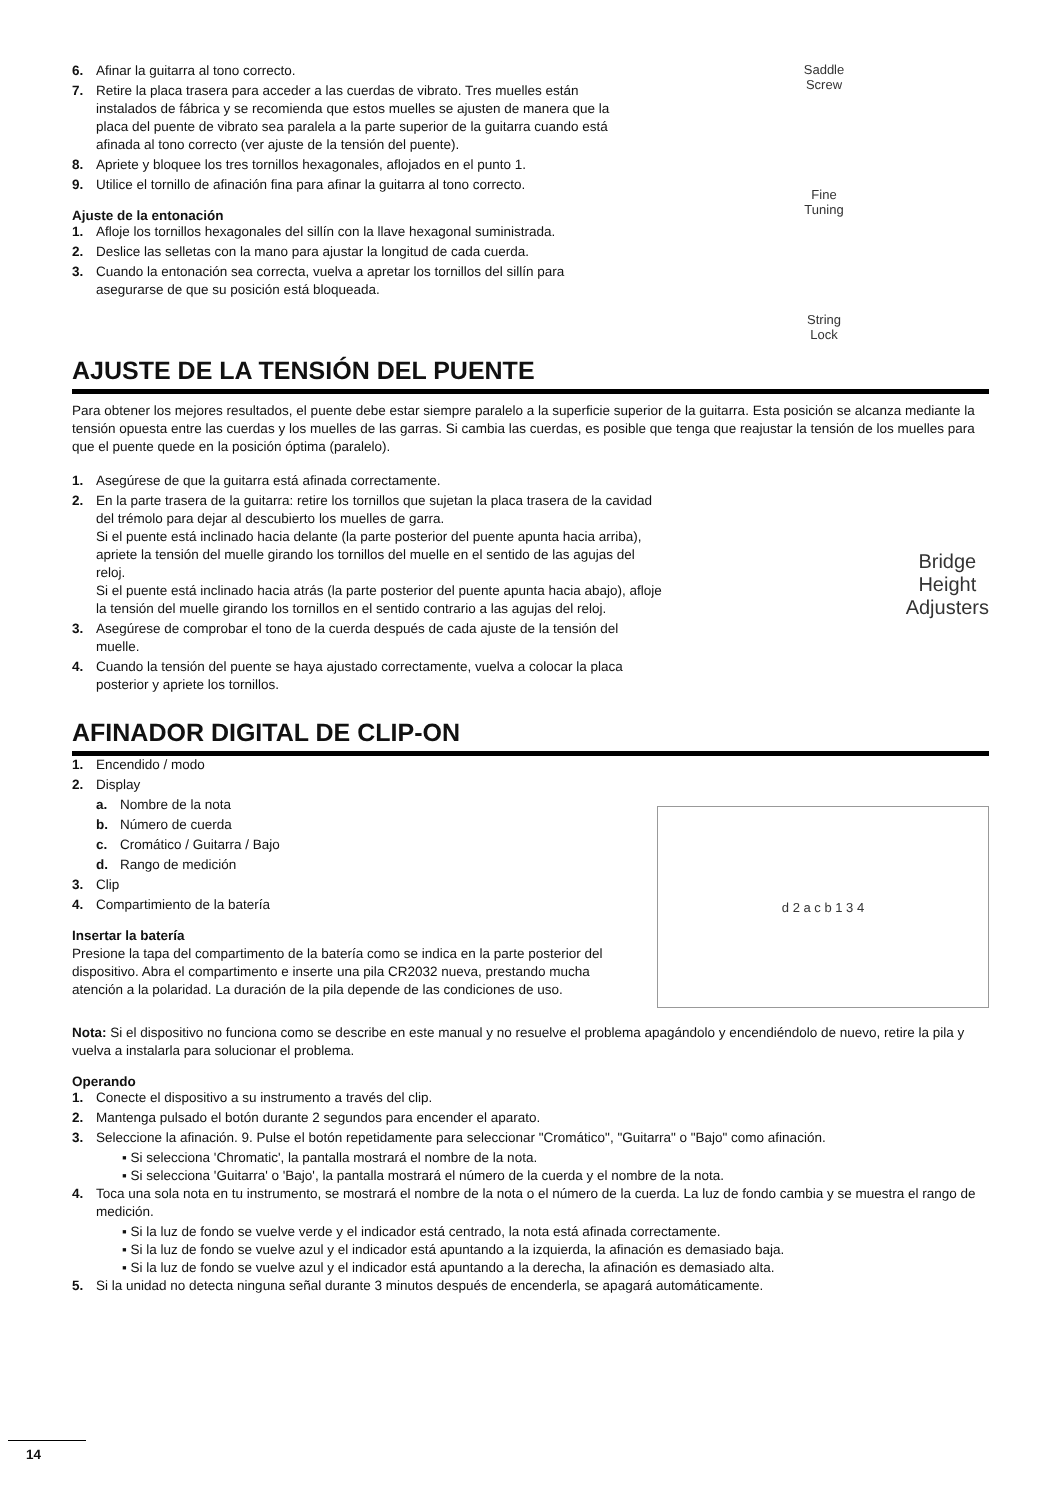6. Afinar la guitarra al tono correcto.
7. Retire la placa trasera para acceder a las cuerdas de vibrato. Tres muelles están instalados de fábrica y se recomienda que estos muelles se ajusten de manera que la placa del puente de vibrato sea paralela a la parte superior de la guitarra cuando está afinada al tono correcto (ver ajuste de la tensión del puente).
8. Apriete y bloquee los tres tornillos hexagonales, aflojados en el punto 1.
9. Utilice el tornillo de afinación fina para afinar la guitarra al tono correcto.
Ajuste de la entonación
1. Afloje los tornillos hexagonales del sillín con la llave hexagonal suministrada.
2. Deslice las selletas con la mano para ajustar la longitud de cada cuerda.
3. Cuando la entonación sea correcta, vuelva a apretar los tornillos del sillín para asegurarse de que su posición está bloqueada.
Saddle
Screw
Fine
Tuning
String
Lock
AJUSTE DE LA TENSIÓN DEL PUENTE
Para obtener los mejores resultados, el puente debe estar siempre paralelo a la superficie superior de la guitarra. Esta posición se alcanza mediante la tensión opuesta entre las cuerdas y los muelles de las garras. Si cambia las cuerdas, es posible que tenga que reajustar la tensión de los muelles para que el puente quede en la posición óptima (paralelo).
1. Asegúrese de que la guitarra está afinada correctamente.
2. En la parte trasera de la guitarra: retire los tornillos que sujetan la placa trasera de la cavidad del trémolo para dejar al descubierto los muelles de garra.
Si el puente está inclinado hacia delante (la parte posterior del puente apunta hacia arriba), apriete la tensión del muelle girando los tornillos del muelle en el sentido de las agujas del reloj.
Si el puente está inclinado hacia atrás (la parte posterior del puente apunta hacia abajo), afloje la tensión del muelle girando los tornillos en el sentido contrario a las agujas del reloj.
3. Asegúrese de comprobar el tono de la cuerda después de cada ajuste de la tensión del muelle.
4. Cuando la tensión del puente se haya ajustado correctamente, vuelva a colocar la placa posterior y apriete los tornillos.
Bridge
Height
Adjusters
AFINADOR DIGITAL DE CLIP-ON
1. Encendido / modo
2. Display
a. Nombre de la nota
b. Número de cuerda
c. Cromático / Guitarra / Bajo
d. Rango de medición
3. Clip
4. Compartimiento de la batería
Insertar la batería
Presione la tapa del compartimento de la batería como se indica en la parte posterior del dispositivo. Abra el compartimento e inserte una pila CR2032 nueva, prestando mucha atención a la polaridad. La duración de la pila depende de las condiciones de uso.
d 2 a c b 1 3 4
Nota: Si el dispositivo no funciona como se describe en este manual y no resuelve el problema apagándolo y encendiéndolo de nuevo, retire la pila y vuelva a instalarla para solucionar el problema.
Operando
1. Conecte el dispositivo a su instrumento a través del clip.
2. Mantenga pulsado el botón durante 2 segundos para encender el aparato.
3. Seleccione la afinación. 9. Pulse el botón repetidamente para seleccionar "Cromático", "Guitarra" o "Bajo" como afinación.
▪ Si selecciona 'Chromatic', la pantalla mostrará el nombre de la nota.
▪ Si selecciona 'Guitarra' o 'Bajo', la pantalla mostrará el número de la cuerda y el nombre de la nota.
4. Toca una sola nota en tu instrumento, se mostrará el nombre de la nota o el número de la cuerda. La luz de fondo cambia y se muestra el rango de medición.
▪ Si la luz de fondo se vuelve verde y el indicador está centrado, la nota está afinada correctamente.
▪ Si la luz de fondo se vuelve azul y el indicador está apuntando a la izquierda, la afinación es demasiado baja.
▪ Si la luz de fondo se vuelve azul y el indicador está apuntando a la derecha, la afinación es demasiado alta.
5. Si la unidad no detecta ninguna señal durante 3 minutos después de encenderla, se apagará automáticamente.
14